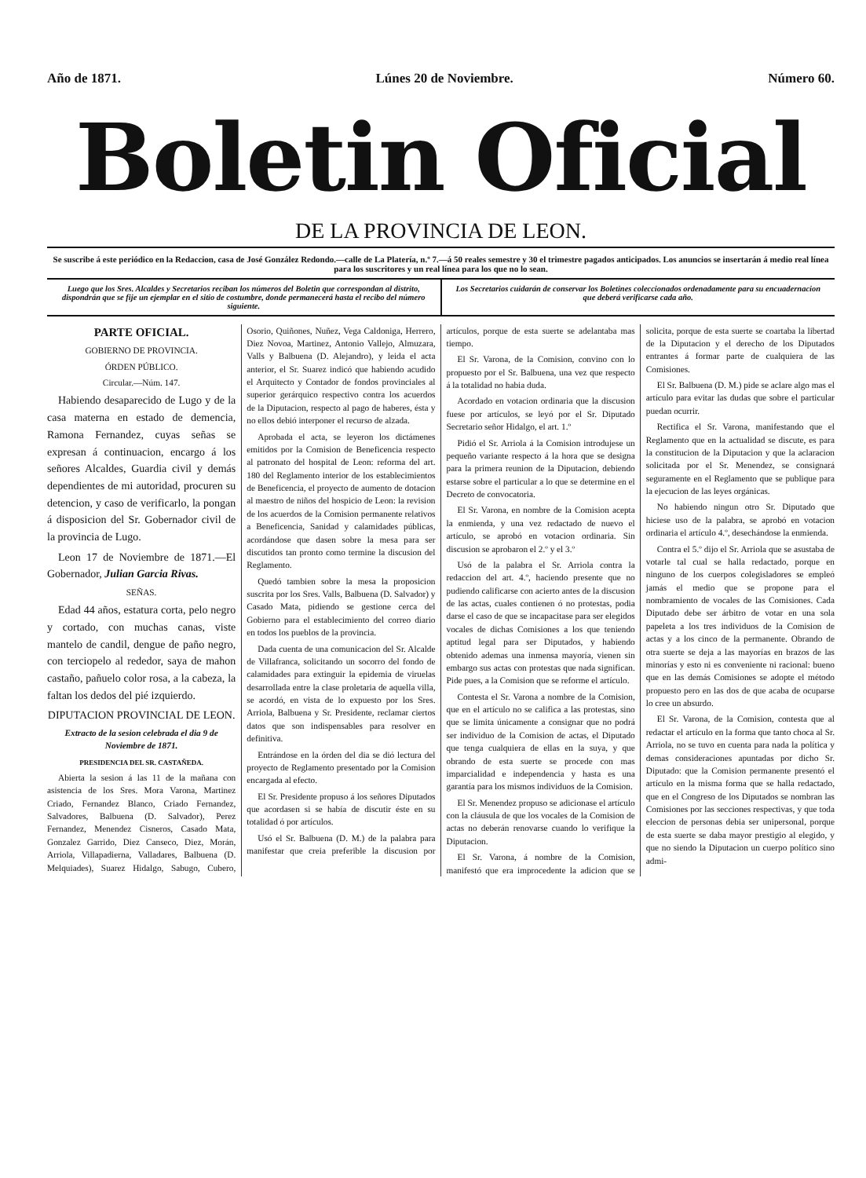Año de 1871. Lúnes 20 de Noviembre. Número 60.
Boletin Oficial
DE LA PROVINCIA DE LEON.
Se suscribe á este periódico en la Redaccion, casa de José González Redondo.—calle de La Platería, n.º 7.—á 50 reales semestre y 30 el trimestre pagados anticipados. Los anuncios se insertarán á medio real línea para los suscritores y un real línea para los que no lo sean.
Luego que los Sres. Alcaldes y Secretarios reciban los números del Boletin que correspondan al distrito, dispondrán que se fije un ejemplar en el sitio de costumbre, donde permanecerá hasta el recibo del número siguiente.
Los Secretarios cuidarán de conservar los Boletines coleccionados ordenadamente para su encuadernacion que deberá verificarse cada año.
PARTE OFICIAL.
GOBIERNO DE PROVINCIA.
ÓRDEN PÚBLICO.
Circular.—Núm. 147.
Habiendo desaparecido de Lugo y de la casa materna en estado de demencia, Ramona Fernandez, cuyas señas se expresan á continuacion, encargo á los señores Alcaldes, Guardia civil y demás dependientes de mi autoridad, procuren su detencion, y caso de verificarlo, la pongan á disposicion del Sr. Gobernador civil de la provincia de Lugo.
Leon 17 de Noviembre de 1871.—El Gobernador, Julian Garcia Rivas.
SEÑAS.
Edad 44 años, estatura corta, pelo negro y cortado, con muchas canas, viste mantelo de candil, dengue de paño negro, con terciopelo al rededor, saya de mahon castaño, pañuelo color rosa, a la cabeza, la faltan los dedos del pié izquierdo.
DIPUTACION PROVINCIAL DE LEON.
Extracto de la sesion celebrada el dia 9 de Noviembre de 1871.
PRESIDENCIA DEL SR. CASTAÑEDA.
Abierta la sesion á las 11 de la mañana con asistencia de los Sres. Mora Varona, Martinez Criado, Fernandez Blanco, Criado Fernandez, Salvadores, Balbuena (D. Salvador), Perez Fernandez, Menendez Cisneros, Casado Mata, Gonzalez Garrido, Diez Canseco, Diez, Morán, Arriola, Villapadierna, Valladares, Balbuena (D. Melquiades), Suarez Hidalgo, Sabugo, Cubero, Osorio, Quiñones, Nuñez, Vega Caldoniga, Herrero, Diez Novoa, Martinez, Antonio Vallejo, Almuzara, Valls y Balbuena (D. Alejandro), y leida el acta anterior, el Sr. Suarez indicó que habiendo acudido el Arquitecto y Contador de fondos provinciales al superior gerárquico respectivo contra los acuerdos de la Diputacion, respecto al pago de haberes, ésta y no ellos debió interponer el recurso de alzada.
Aprobada el acta, se leyeron los dictámenes emitidos por la Comision de Beneficencia respecto al patronato del hospital de Leon: reforma del art. 180 del Reglamento interior de los establecimientos de Beneficencia, el proyecto de aumento de dotacion al maestro de niños del hospicio de Leon: la revision de los acuerdos de la Comision permanente relativos a Beneficencia, Sanidad y calamidades públicas, acordándose que dasen sobre la mesa para ser discutidos tan pronto como termine la discusion del Reglamento.
Quedó tambien sobre la mesa la proposicion suscrita por los Sres. Valls, Balbuena (D. Salvador) y Casado Mata, pidiendo se gestione cerca del Gobierno para el establecimiento del correo diario en todos los pueblos de la provincia.
Dada cuenta de una comunicacion del Sr. Alcalde de Villafranca, solicitando un socorro del fondo de calamidades para extinguir la epidemia de viruelas desarrollada entre la clase proletaria de aquella villa, se acordó, en vista de lo expuesto por los Sres. Arriola, Balbuena y Sr. Presidente, reclamar ciertos datos que son indispensables para resolver en definitiva.
Entrándose en la órden del dia se dió lectura del proyecto de Reglamento presentado por la Comision encargada al efecto.
El Sr. Presidente propuso á los señores Diputados que acordasen si se había de discutir éste en su totalidad ó por artículos.
Usó el Sr. Balbuena (D. M.) de la palabra para manifestar que creia preferible la discusion por artículos, porque de esta suerte se adelantaba mas tiempo.
El Sr. Varona, de la Comision, convino con lo propuesto por el Sr. Balbuena, una vez que respecto á la totalidad no habia duda.
Acordado en votacion ordinaria que la discusion fuese por artículos, se leyó por el Sr. Diputado Secretario señor Hidalgo, el art. 1.º
Pidió el Sr. Arriola á la Comision introdujese un pequeño variante respecto á la hora que se designa para la primera reunion de la Diputacion, debiendo estarse sobre el particular a lo que se determine en el Decreto de convocatoria.
El Sr. Varona, en nombre de la Comision acepta la enmienda, y una vez redactado de nuevo el artículo, se aprobó en votacion ordinaria. Sin discusion se aprobaron el 2.º y el 3.º
Usó de la palabra el Sr. Arriola contra la redaccion del art. 4.º, haciendo presente que no pudiendo calificarse con acierto antes de la discusion de las actas, cuales contienen ó no protestas, podia darse el caso de que se incapacitase para ser elegidos vocales de dichas Comisiones a los que teniendo aptitud legal para ser Diputados, y habiendo obtenido ademas una inmensa mayoría, vienen sin embargo sus actas con protestas que nada significan. Pide pues, a la Comision que se reforme el artículo.
Contesta el Sr. Varona a nombre de la Comision, que en el artículo no se califica a las protestas, sino que se limita únicamente a consignar que no podrá ser individuo de la Comision de actas, el Diputado que tenga cualquiera de ellas en la suya, y que obrando de esta suerte se procede con mas imparcialidad e independencia y hasta es una garantía para los mismos individuos de la Comision.
El Sr. Menendez propuso se adicionase el artículo con la cláusula de que los vocales de la Comision de actas no deberán renovarse cuando lo verifique la Diputacion.
El Sr. Varona, á nombre de la Comision, manifestó que era improcedente la adicion que se solicita, porque de esta suerte se coartaba la libertad de la Diputacion y el derecho de los Diputados entrantes á formar parte de cualquiera de las Comisiones.
El Sr. Balbuena (D. M.) pide se aclare algo mas el artículo para evitar las dudas que sobre el particular puedan ocurrir.
Rectifica el Sr. Varona, manifestando que el Reglamento que en la actualidad se discute, es para la constitucion de la Diputacion y que la aclaracion solicitada por el Sr. Menendez, se consignará seguramente en el Reglamento que se publique para la ejecucion de las leyes orgánicas.
No habiendo ningun otro Sr. Diputado que hiciese uso de la palabra, se aprobó en votacion ordinaria el artículo 4.º, desechándose la enmienda.
Contra el 5.º dijo el Sr. Arriola que se asustaba de votarle tal cual se halla redactado, porque en ninguno de los cuerpos colegisladores se empleó jamás el medio que se propone para el nombramiento de vocales de las Comisiones. Cada Diputado debe ser árbitro de votar en una sola papeleta a los tres individuos de la Comision de actas y a los cinco de la permanente. Obrando de otra suerte se deja a las mayorías en brazos de las minorías y esto ni es conveniente ni racional: bueno que en las demás Comisiones se adopte el método propuesto pero en las dos de que acaba de ocuparse lo cree un absurdo.
El Sr. Varona, de la Comision, contesta que al redactar el artículo en la forma que tanto choca al Sr. Arriola, no se tuvo en cuenta para nada la política y demas consideraciones apuntadas por dicho Sr. Diputado: que la Comision permanente presentó el artículo en la misma forma que se halla redactado, que en el Congreso de los Diputados se nombran las Comisiones por las secciones respectivas, y que toda eleccion de personas debia ser unipersonal, porque de esta suerte se daba mayor prestigio al elegido, y que no siendo la Diputacion un cuerpo político sino admi-